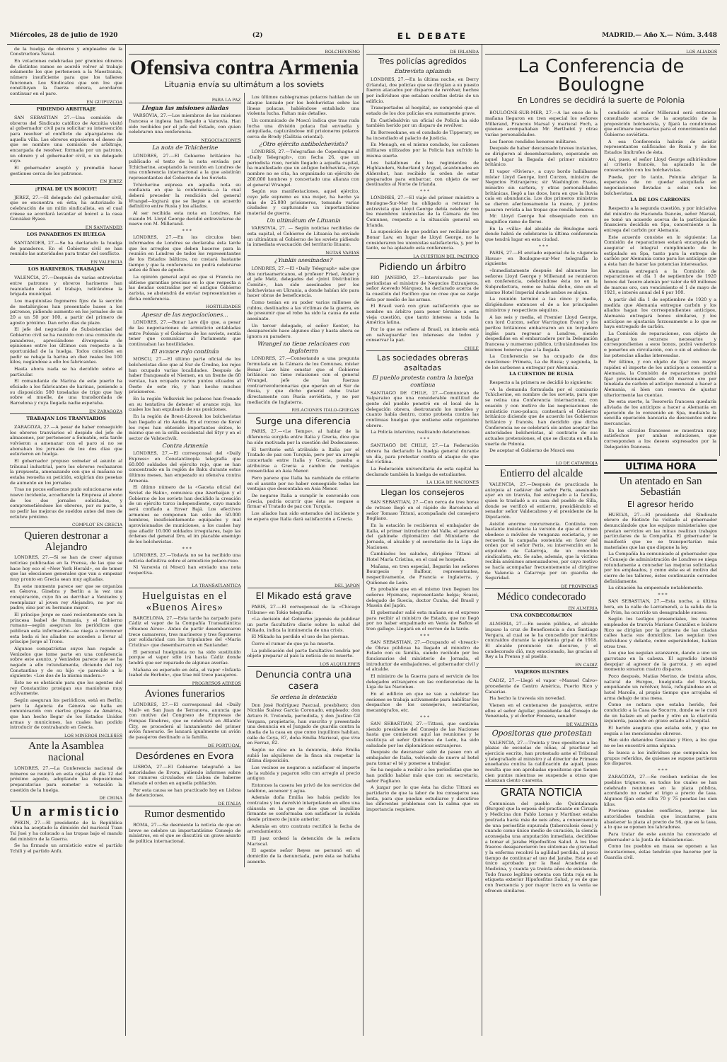Miércoles, 28 de julio de 1920 (2) EL DEBATE MADRID.— Año X.— Núm. 3.448
de la huelga de obreros y empleados de la Constructora Naval.
En votaciones celebradas por gremios obreros de distintos ramos se acordó volver al trabajo solamente los que pertenecen a la Maestranza, número insuficiente para que los talleres funcionen. Los Sindicatos que son los que constituyen la fuerza obrera, acordaron continuar en el paro.
EN GUIPUZCOA
PIDIENDO ARBITRAJE
SAN SEBASTIAN 27.—Una comisión de obreros del Sindicato católico de Azcoitia visitó al gobernador civil para solicitar su intervención para resolver el conflicto de alpargateros de aquella villa. Los obreros expusieron el deseo de que se nombre una comisión de arbitraje, encargada de resolver, formada por un patrono, un obrero y el gobernador civil, o un delegado suyo.
El gobernador aceptó y prometió hacer gestiones cerca de los patronos.
EN JEREZ
¡FINAL DE UN BOICOT!
JEREZ, 27.—El delegado del gobernador civil, que se encuentra en ésta; ha autorizado la celebración de un mitin sindicalista, en el cual créese se acordará levantar el boicot a la casa González Byass.
EN SANTANDER
LOS PANADEROS EN HUELGA
SANTANDER, 27.—Se ha declarado la huelga de panaderos. En el Gobierno civil se han reunido las autoridades para tratar del conflicto.
EN VALENCIA
LOS HARINEROS, TRABAJAN
VALENCIA, 27.—Después de varias entrevistas entre patronos y obreros harineros han reanudado éstos el trabajo, retirándose la brigada municipal.
Los maquinistas fogoneros fijos de la sección de metalúrgicos han presentado bases a los patronos, pidiendo aumento en los jornales de un 20 a un 50 por 100, a partir del primero de agosto próximo. Dan ocho días de plazo.
El jefe del negociado de Subsistencias del Gobierno civil se ha reunido con una comisión de panaderos, apreciándose divergencia de opiniones entre los últimos con respecto a la oportunidad de la huelga. Todos coinciden en pedir se rebaje la harina en diez reales los 100 kilos, negándose a ello los fabricantes.
Hasta ahora nada se ha decidido sobre el particular.
El comandante de Marina de este puerto ha oficiado a los fabricantes de harinas, poniendo a su disposición 500 toneladas de trigo que hay sobre el muelle, de una transbordada de Barcelona y cuya llegada nadie esperaba.
EN ZARAGOZA
TRABAJAN LOS TRANVIARIOS
ZARAGOZA, 27.—A pesar de haber conseguido los obreros tranviarios el despido del jefe de almacenes, por pertenecer a Somatén, esta tarde volvieron a amenazar con el paro si no se abonaban los jornales de los dos días que estuvieron en huelga.
El gobernador propuso someter el asunto al tribunal industrial, pero los obreros rechazaron la propuesta, amenazando con que si mañana no estaba resuelta su petición, exigirían dos pesetas de aumento en los jornales.
Tras no pocos esfuerzos pudo solucionarse este nuevo incidente, accediendo la Empresa al abono de los dos jornales solicitados, y comprometiéndose los obreros, por su parte, a no pedir las mejoras de sueldos antes del mes de octubre próximo.
COMPLOT EN GRECIA
Quieren destronar a Alejandro
LONDRES, 27.—Si se han de creer algunas noticias publicadas en la Prensa, de las que se hace hoy eco el «New York Herald», es de temer que las elecciones generales que van a empezar muy pronto en Grecia sean muy agitadas.
En este momento parece ser que se organiza en Génova, Ginebra y Berlín a la vez una conspiración, cuyo fin es derribar a Venizelos y reemplazar al joven rey Alejandro, no por su padre; sino por su hermano mayor.
El príncipe Jorge se casó recientemente con la princesa Isabel de Rumanía, y el Gobierno rumano—según aseguran los periódicos que publican esta información—se niega a reconocer esta boda si los aliados no acceden a llevar al príncipe Jorge al Trono.
Algunos compatriotas suyos han rogado a Venizelos que tome parte en una conferencia sobre este asunto, y Venizelos parece que se ha negado a ello rotundamente, diciendo del rey Constantino y de su hijo «jo parecido a lo siguiente: «Los dos de la misma madera.»
Esto no es obstáculo para que los agentes del rey Constantino prosigan sus maniobras muy activamente.
Según aseguran los periódicos, está en Berlín; pero la Agencia de Génova se halla en comunicación con ciertos griegos de América, que han hecho llegar de los Estados Unidos armas y municiones, las cuales han podido introducir de contrabando en Grecia.
LOS MINEROS INGLESES
Ante la Asamblea nacional
LONDRES, 27.—La Conferencia nacional de mineros se reunirá en esta capital el día 12 del próximo agosto, adoptando las disposiciones preparatorias para someter a votación la cuestión de la huelga.
DE CHINA
Un armisticio
PEKIN, 27.—El presidente de la República china ha aceptado la dimisión del mariscal Tuan Tsi Juei y ha colocado a las tropas bajo el mando del ministro de la Guerra.
Se ha firmado un armisticio entre el partido Tchili y el partido Anfu.
BOLCHEVISMO
Ofensiva contra Armenia
Lituania envía su ultimátum a los soviets
PARA LA PAZ
Llegan las misiones aliadas
VARSOVIA, 27.—Los miembros de las misiones francesa e inglesa han llegado a Varsovia. Han sido recibidos por el jefe del Estado, con quien celebraron una conferencia.
NEGOCIACIONES
La nota de Tchicherine
LONDRES, 27.—El Gobierno británico ha publicado el texto de la nota enviada por Tchicherine, aceptando la reunión en Londres de una conferencia internacional a la que asistirán representantes del Gobierno de los Soviets.
Tchicherine expresa en aquella nota su confianza en que la conferencia—a la cual deberá preceder la rendición del general Wrangel—logrará que se llegue a un acuerdo definitivo entre Rusia y los aliados.
Al ser recibida esta nota en Londres, fué cuando M. Lloyd George decidió entrevistarse de nuevo con M. Millerand.
* * *
LONDRES, 27.—En los círculos bien informados de Londres se declaraba ésta tarde que los arreglos que deben hacerse para la reunión en Londres de todos los representantes de los Estados bálticos, no costará bastante tiempo y que la conferencia no podrá celebrarse antes de fines de agosto.
La opinión general aquí es que si Francia no obtiene garantías precisas en lo que respecta a las deudas contraídas por el antiguo Gobierno zarista, se abstendrá de enviar representantes a dicha conferencia.
HOSTILIDADES
Apesar de las negociaciones...
LONDRES, 27.—Bonar Law dijo que, a pesar de las negociaciones de armisticio entabladas entre Polonia y el Gobierno de los soviets, sentía tener que comunicar al Parlamento que continuaban las hostilidades.
El avance rojo continúa
MOSCU, 27.—El último parte oficial de los bolchevistas dice que al Sur de Grodno, los rojos han ocupado varias localidades. Después de haber franqueado el Niemen, en un frente de 60 verstas, han ocupado varios puntos situados al Oeste de este río, y han hecho muchos prisioneros.
En la región Volkovisk los polacos han frenado en su tentativa de detener el avance rojo, los cuales los han expulsado de sus posiciones.
En la región de Brest-Litowsk los bolchevistas han llegado al río Asolda. En el rocoso de Kovel los rojos han obtenido importantes éxitos, lo mismo que en la orilla occidental del Styr y en el sector de Volstechvik.
Contra Armenia
LONDRES, 27.—El corresponsal del «Daily Express» en Constantinopla telegrafía que 60.000 soldados del ejército rojo, que se han concentrado en la región de Baku durante estos últimos meses, han empezado su ofensiva contra Armenia.
El último número de la «Gaceta oficial del Soviet de Baku», comunica que Azerbaijan y el Gobierno de los soviets han decidido la creación de un ejército turco independiente, cuyo mando será confiado a Enver Bajá. Los efectivos armenios se componen tan sólo de 50.000 hombres, insuficientemente equipados y mal aprovisionados de municiones, a los cuales hay que añadir 10.000 soldados irregulares, bajo las órdenes del general Dro, el im placable enemigo de los bolchevistas.
* * *
LONDRES, 27.—Todavía no se ha recibido una noticia definitiva sobre el armisticio polaco-ruso.
Ni Varsovia ni Moscú han enviado una nota respectiva.
Los últimos cablegramas polacos hablan de un ataque lanzado por los bolchevistas sobre las líneas polacas, habiéndose entablado una violenta lucha. Faltan más detalles.
Un comunicado de Moscú indica que tras ruda lucha una división polaca fué envuelta y aniquilada, capturándose mil prisioneros polacos cerca de Brody (Galitzia oriental).
¿Otro ejército antibolchevista?
LONDRES, 27.—Telegrafían de Copenhague al «Daily Telegraph», con fecha 26, que un periodista ruso, recién llegado a aquella capital, ha manifestado que un antiguo bolchevista, cuyo nombre no se cita, ha organizado un ejército de 200.000 hombres y concertado una alianza con el general Wrangel.
Según sus manifestaciones, aquel ejército, cuyo jefe supremo es una mujer, ha hecho ya más de 25.000 prisioneros, tomando varias ciudades y capturando un importantísimo material de guerra.
Un ultimátum de Lituania
VARSOVIA, 27. — Según noticias recibidas de esta capital, el Gobierno de Lituania ha enviado un ultimátum al Gobierno de los soviets pidiendo la inmediata evacuación del territorio lituano.
NOTAS VARIAS
¿Yankis asesinados?
LONDRES, 27.—El «Daily Telegraph» sabe que dos norteamericanos, el profesor Fried, Ander y el jefe Metz, delegados del «Joint Distribution Comité», han sido asesinados por los bolchevistas en Ukrania, a donde habían ido para hacer obras de beneficencia.
Como tenían en su poder varios millones de rublos, destinados a las víctimas de la guerra, es de presumir que el robo ha sido la causa de este asesinato.
Un tercer delegado, el señor Kentov, ha desaparecido hace algunos días y hasta ahora se ignora su paradero.
Wrangel no tiene relaciones con Inglaterra
LONDRES, 27.—Contestando a una pregunta formulada en la Cámara de los Comunes, míster Bonar Law hizo constar que el Gobierno británico no tiene relaciones con el general Wrangel, jefe de las fuerzas contrarrevolucionarias que operan en el Sur de Rusia, y que dicho general debe tratar directamente con Rusia soviétista, y no por mediación de Inglaterra.
RELACIONES ITALO-GRIEGAS
Surge una diferencia
PARIS, 27.—«Le Temps», al hablar de la diferencia surgida entre Italia y Grecia, dice que ha sido motivada por la cuestión del Dodecaneso.
El territorio está atribuido a Italia por el Tratado de paz con Turquía, pero por un arreglo concertado entre Italia y Grecia, pasaba a atribuirse a Grecia a cambio de ventajas consentidas en Asia Menor.
Pero parece que Italia ha cambiado de criterio en el asunto por no haber conseguido todas las ventajas que descontaba en Asia Menor.
De negarse Italia a cumplir lo convenido con Grecia, podría ocurrir que ésta se negase a firmar el Tratado de paz con Turquía.
Los aliados han sido enterados del incidente y se espera que Italia dará satisfacción a Grecia.
LA TRANSATLANTICA
Huelguistas en el «Buenos Aires»
BARCELONA, 27.—Esta tarde ha zarpado para Cádiz el vapor de la Compañía Transatlántica «Buenos Aires». Antes de partir desembarcaron trece camareros, tres marineros y tres fogoneros por solidaridad con los tripulantes del «María Cristina» que desembarcaron en Santander.
El personal huelguista no ha sido sustituído porque el vapor sólo irá hasta Cádiz donde tendrá que ser reparado de algunas averías.
Mañana es esperado en ésta, el vapor «Infanta Isabel de Borbón», que trae mil trece pasajeros.
PROGRESOS AEREOS
Aviones funerarios
LONDRES, 27.—El corresponsal del «Daily Mail» en San Juan de Terranova, anuncia que con motivo del Congreso de Empresas de Pompas fúnebres, que se celebrará en Atlantic City, se procederá al lanzamiento del primer avión funerario. Se lanzará igualmente un avión de pasajeros destinado a la familia.
DE PORTUGAL
Desórdenes en Evora
LISBOA, 27.—El Gobierno telegrafió a las autoridades de Evora, pidiendo informes sobre los rumores circulados en Lisboa de haberse alterado el orden en aquella población.
Por esta causa se han practicado hoy en Lisboa de detenciones.
DE ITALIA
Rumor desmentido
ROMA, 27.—Se desmiente la noticia de que en breve se celebre un importantísimo Consejo de ministros, en el que se discutirá un grave asunto de política internacional.
DEL JAPON
El Mikado está grave
PARIS, 27.—El corresponsal de la «Chicago Tribune» en Tokio telegrafía:
«La decisión del Gobierno japonés de publicar un parte facultativo diario sobre la salud del Mikado, indica la inminencia de una crisis.
El Mikado ha perdido el uso de las piernas.
Corre el rumor de que ya ha muerto.
La publicación del parte facultativo tendría por objeto preparar al país la noticia de su muerte.
LOS ALQUILERES
Denuncia contra una casera
Se ordena la detención
Don José Rodríguez Pascual, presbítero; don Nicolás Suárez García Coronado, empleado; don Arturo R. Trotonda, periodista, y don Justino Gil Vergara, propietario, han suscrito y presentado una denuncia en el Juzgado de guardia contra la dueña de la casa en que como inquilinos habitan, calle de Goya, 87, doña Emilia Mariscal, que vive en Ferraz, 82.
Según se dice en la denuncia, doña Emilia subió los alquileres de la finca sin respetar la última disposición.
Los vecinos se negaron a satisfacer el importe de la subida y pagaron sólo con arreglo al precio antiguo.
Entonces la casera les privó de los servicios del teléfono, ascensor y agua.
Además doña Emilia les había pedido los contratos y los devolvió interpolando en ellos una cláusula en la que se dice que el inquilino firmante se conformaba con satisfacer la subida desde primero de junio anterior.
Además en otro contrato rectificó la fecha de arrendamiento.
El juez ordenó la detención de la señora Mariscal.
El agente señor Reyes se personó en el domicilio de la denunciada, pero ésta se hallaba ausente.
DE IRLANDA
Tres policías agredidos
Entrevista aplazada
LONDRES, 27.—En la última noche, en Derry (Irlanda), dos policías que se dirigían a su puesto fueron atacados por disparos de revólver, hechos por individuos que estaban ocultos detrás de un edificio.
Transportados al hospital, se comprobó que el estado de los dos policías era sumamente grave.
En Castlebaldvin un oficial de Policía ha sido también herido por un disparo de revólver.
En Borresokane, en el condado de Tipperary, se ha incendiado el palacio de Justicia.
En Menagh, en el mismo condado, los cañones militares utilizados por la Policía han sufrido la misma suerte.
Los batallones de los regimientos de Highlanders, Suberland y Argyel, acantonados en Aldershot, han recibido la orden de estar preparados para embarcar, con objeto de ser destinados al Norte de Irlanda.
* * *
LONDRES, 27.—El viaje del primer ministro a Boulogne-Sur-Mer ha obligado a retrasar la entrevista que Lloyd George debía celebrar con los miembros unionistas de la Cámara de los Comunes, respecto a la situación general en Irlanda.
La suposición de que podrían ser recibidos por Bonar Law, en lugar de Lloyd George, no la consideraron los unionistas satisfactoria, y, por lo tanto, se ha aplazado esta conferencia.
LA CUESTION DEL PACIFICO
Pidiendo un árbitro
RIO JANEIRO, 27.—Interviuvado por los periodistas el ministro de Negocios Extranjeros, señor Acevedo Márquez, ha declarado acerca de la cuestión del Pacífico que no cree que se zanje ésta por medio de las armas.
El Brasil verá con gran satisfacción que se nombre un árbitro para poner término a esta vieja cuestión, que tanto interesa a toda la América latina.
Por lo que se refiere al Brasil, su interés está en salvaguardar los intereses de todos y conservar la paz.
CHILE
Las sociedades obreras asaltadas
El pueblo protesta contra la huelga continua
SANTIAGO DE CHILE, 27.—Comunican de Valparaíso que una considerable multitud de gente del pueblo penetró en el local de la delegación obrera, destrozando los muebles y cuanto había dentro, como protesta contra las continuas huelgas que sostiene este organismo obrero.
La Policía intervino, realizando detenciones.
* * *
SANTIAGO DE CHILE, 27.—La Federación obrera ha declarado la huelga general durante un día, para protestar contra el ataque de que fué víctima.
La Federación universitaria de esta capital ha declarado también la huelga de estudiantes.
LA LIGA DE NACIONES
Llegan los consejeros
SAN SEBASTIAN, 27.—Con cerca de tres horas de retraso llegó en el rápido de Barcelona el señor Tomaso Tittoni, acompañado del consejero Bogliano.
En la estación le recibieron el embajador de Italia, el primer introductor del Valle, el personal del gabinete diplomático del Ministerio de Jornada, el alcalde y el secretario de la Liga de Naciones.
Cambiados los saludos, dirigióse Tittoni al Hotel María Cristina, en el cual se hospeda.
Mañana, en tren especial, llegarán los señores Bourgeois y Balfour, representantes, respectivamente, de Francia e Inglaterra, y Quiñones de León.
Es probable que en el mismo tren lleguen los señores Hysmans, representante belga; Scassi, delegado de Suecia, doctor Cunha, del Brasil y Massin del Japón.
El gobernador salió esta mañana en el expreso para recibir al ministro de Estado, que no llegó por no haber empalmado en Venta de Baños el tren gallego. Llegará en el correo de la tarde.
* * *
SAN SEBASTIAN, 27.—Ocupando el «breack» de Obras públicas ha llegado el ministro de Estado con su familia, siendo recibido por los funcionarios del ministerio de Jornada, el introductor de embajadores, el gobernador civil y el alcalde.
El ministro de la Guerra para el servicio de los delegados extranjeros en las conferencias de la Liga de las Naciones.
En el edificio en que se van a celebrar las sesiones se trabaja activamente para habilitar los despachos de los consejeros, secretarios, mecanógrafos, etc.
* * *
SAN SEBASTIAN, 27.—Tittoni, que continúa siendo presidente del Consejo de las Naciones hasta que comiencen aquí las reuniones y le sustituya el señor Quiñones de León, ha sido saludado por los diplomáticos extranjeros.
Después de descansar salió de paseo con el embajador de Italia, volviendo de nuevo al hotel para tomar el té y ponerse a trabajar.
Se ha negado a recibir a los periodistas que no han podido hablar más que con su secretario, señor Pagliano.
A juzgar por lo que ésta ha dicho Tittoni es partidario de que la labor de los consejeros sea lenta, para que puedan estudiarse y discutirse los diferentes problemas con la calma que su importancia requiere.
LOS ALIADOS
La Conferencia de Boulogne
En Londres se decidirá la suerte de Polonia
BOULOGNE-SUR-MER, 27.—A las once de la mañana llegaron en tren especial los señores Millerand, Francois Marsal y mariscal Foch, a quienes acompañaban Mr. Berthelot y otras varias personalidades.
Los fueron rendidos honores militares.
Después de haber descansado breves instantes, se dirigieron al desembarcadero, esperando en aquel lugar la llegada del primer ministro británico.
El vapor «Riviera», a cuyo bordo hallábanse míster Lloyd George, lord Curzon, ministro de Negocios Extranjeros; sir Washington Evans, ministro sin cartera, y otras personalidades británicas, llegó a las doce, hora en que la lluvia caía en abundancia. Los dos primeros ministros se dieron afectuosamente la mano, y juntos pasaron revista a las tropas que rendía honores.
Mr. Lloyd George fué obsequiado con un magnífico ramo de flores.
En la «villa» del alcalde de Boulogne será donde habrá de celebrarse la última conferencia que tendrá lugar en esta ciudad.
* * *
PARIS, 27.—El enviado especial de la «Agencia Havas» en Boulogne-sur-Mer telegrafía lo siguiente:
«Inmediatamente después del almuerzo los señores Lloyd George y Millerand se reunieron en conferencia, celebrándose ésta no en la Subprefectura, como se había dicho, sino en el mismo Hotel Imperial donde ambos se alojan.
La reunión terminó a las cinco y media, dirigiéndose entonces el de a los principales ministros y respectivos séquitos.
A las seis y media, el Premier Lloyd George, con lord Curzon, señor Warrington Evand y los peritos británicos embarcaron en un torpedero inglés para regresar a Londres, siendo despedidos en el embarcadero por la Delegación francesa y numeroso público, tributándoseles los mismos honores que a la llegada.
La Conferencia se ha ocupado de dos cuestiones: Primera, La de Rusia; y segunda, la de los carbones a entregar por Alemania.
LA CUESTION DE RUSIA
Respecto a la primera se decidió lo siguiente:
«A la demanda formulada por el comisario Tchicherine, en nombre de los soviets, para que se reúna una Conferencia internacional, con ocasión y con motivo de las negociaciones de armisticio ruso-polaco, contestará el Gobierno británico diciendo que de acuerdo los Gobiernos británico y francés, han decidido que dicha Conferencia no se celebrará sin antes aceptar las autoridades bolchevistas, al contrario de sus actuales pretensiones, el que se discuta en ella la suerte de Polonia.
De aceptar el Gobierno de Moscú esa
condición el señor Millerand será entonces consultado acerca de la aceptación de la proposición bolchevista, y fijará la condiciones que estimare necesarias para el conocimiento del Gobierno soviétista.
A esa Conferencia habrán de asistir representantes calificados de Rusia y de los Estados limítrofes de ésta.
Así, pues, el señor Lloyd George adhiriéndose al criterio francés, ha aplazado la de conversación con los bolchevistas.
Puede, por lo tanto, Polonia abrigar la esperanza de no quedar aniquilada en negociaciones llevadas a solas con los bolchevistas.
LA DE LOS CARBONES
Respecto a la segunda cuestión, y por iniciativa del ministro de Hacienda francés, señor Marsal, se tomó un acuerdo acerca de la participación financiera decidida en Spa, concerniente a la entrega del carbón por Alemania.
Este acuerdo consiste en lo siguiente: La Comisión de reparaciones estará encargada de asegurar el integral cumplimiento de lo estipulado en Spa, tanto para la entrega de carbón por Alemania como para los anticipos que a ésta han de hacer las potencias interesadas.
Alemania entregará a la Comisión de reparaciones el día 1 de septiembre de 1920 bonos del Tesoro alemán por valor de 60 millones de marcos oro, con vencimiento el 1 de mayo de 1921, e interés anual del 6 por 100.
A partir del día 1 de septiembre de 1920 y a medida que Alemania entregue carbón y los aliados hagan los correspondientes anticipos, Alemania entregará bonos similares, y los anticipos se ajustarán forzosamente a lo que se haya entregado de carbón.
La Comisión de reparaciones, con objeto de allegar los recursos necesarios y correspondientes a esos bonos, podrá venderlos o ponerlos en circulación, con o sin el endoso de las potencias aliadas interesadas.
Por último, y con objeto de fijar con mayor rapidez el importe de los anticipos a consentir a Alemania, la Comisión de reparaciones podrá fijar provisionalmente en 40 marcos oro por tonelada de carbón el anticipo mensual a hacer a Alemania, si bien con reserva de ajustar ulteriormente las cuentas.
De esta suerte, la Tesorería francesa quedaría aliviada de los anticipos a hacer a Alemania en ejecución de lo convenido en Spa, mediante la sencilla operación bancaria de descuentos sobre mercancías.
En los círculos franceses se muestran muy satisfechos por ambas soluciones, que corresponden a los deseos expresados por la Delegación francesa.
LO DE CATARROJA
Entierro del alcalde
VALENCIA, 27.—Después de practicada la autopsia al cadáver del señor Peris, asesinado ayer en un tranvía, fué entregado a la familia, quien lo trasladó a su casa del pueblo de Silla, donde se verificó el entierro, presidiéndolo el senador señor Valdecabres y el presidente de la Diputación.
Asistió enorme concurrencia. Continúa con bastante insistencia la versión de que el crimen obedece a móviles de venganza societaria, y se recuerda la campaña sostenida en favor del orden por el señor Peris, su intervención en la expulsión de Catarroja, de un conocido sindicalista, etc. Se sabe, además, que la víctima recibía anónimos amenazadores, por cuyo motivo se hacía acompañar frecuentemente al dirigirse de Valencia a Catarroja por un guardia de Seguridad.
DE PROVINCIAS
Médico condecorado
EN ALMERIA
UNA CONDECORACION
ALMERIA, 27.—En sesión pública, el alcalde impuso la cruz de Beneficencia a don Santiago Vergara, al cual se le ha concedido por méritos contraídos durante la epidemia gripal de 1918. El alcalde pronunció un discurso, y el condecorado dió, muy emocionado, las gracias al Rey a la Prensa y al pueblo.
EN CADIZ
VIAJEROS ILUSTRES
CADIZ, 27.—Llegó el vapor «Manuel Calvo» procedente de Centro América, Puerto Rico y Canarias.
Ha hecho la travesía sin novedad.
Vienen en el centenares de pasajeros, entre ellos el señor Aguilar, presidente del Consejo de Venezuela, y el doctor Fonseca, senador.
DE VALENCIA
Opositoras que protestan
VALENCIA, 27.—Treinta y tres opositoras a las plazas de escuelas de niñas, al practicar el ejercicio escrito, han protestado ante el Tribunal y telegrafiado al ministro y al director de Primera enseñanza contra la calificación de aquél, pues resulta que son aprobadas opositoras que tienen cien puntos mientras se suspende a otras que alcanzan ciento cuarenta.
GRATA NOTICIA
Comunican del pueblo de Quintalanara (Burgos) que la esposa del practicante en Cirugía y Medicina don Pablo Lomas y Martínez estaba postrada hacía más de seis años, a consecuencia de una periostitis supurada (tuberculosis ósea) y cuando como único medio de curación, la ciencia aconsejaba una amputación inmediata, decidióse a tomar el Jarabe Hipofosfitos Salud. A los tres frascos desaparecieron los síntomas de gravedad y la enferma recobró la agilidad perdida, al poco tiempo de continuar el uso del Jarabe. Este es el único aprobado por la Real Academia de Medicina, y cuenta ya treinta años de existencia. Todo frasco legítimo ostenta con tinta roja en la etiqueta exterior Hipofosfitos Salud, y es de que con frecuencia y por mayor lucro en la venta se ofrecen similares.
ULTIMA HORA
Un atentado en San Sebastián
El agresor herido
HUELVA, 27.—El presidente del Sindicato obrero de Riotinto ha visitado al gobernador denunciándole que los equipos ministeriales que prestan servicios en las minas realizan trabajos particulares de la Compañía. El gobernador le manifestó que no se transportarían más materiales que las que dispone la ley.
La Compañía ha comunicado al gobernador que el Consejo de administración de Londres se niega rotundamente a conceder las mejoras solicitadas por los empleados, y como éste es el motivo del cierre de los talleres, éstos continuarán cerrados definidamente.
La situación ha empeorado notablemente.
* * *
SAN SEBASTIAN, 27.—Esta noche, a última hora, en la calle de Larramendi, a la salida de la de Prim, ha ocurrido un desagradable suceso.
Según los testigos presenciales, los nuevos empleados de tranvía Mariano González e Isidoro Rico se dirigían por la primera de las citadas calles hacia sus domicilios. Les seguían tres individuos y delante, como esperándoles, habían otros tres.
Los que les seguían avanzaron, dando a uno un garrotazo en la cabeza. El agredido intentó despojar al agresor de la garrota, y en aquel momento sonaron cuatro disparos.
Poco después, Matías Merino, de treinta años, natural de Burgos, huelguista del tranvía, empuñando un revólver, huía, refugiándose en el hotel Maroño, al propio tiempo que arrojaba el arma debajo de una mesa.
Como se notara que estaba herido, fué conducido a la Casa de Socorro, donde se le curó de un balazo en el pecho y otro en la clavícula izquierda, pasando en grave estado al hospital.
El herido asegura que estaba solo, y que no seguía a los mencionados obreros.
Han sido detenidos González y Rico, a los que no se les encontró arma alguna.
Se busca a los individuos que componían los grupos referidos, de quienes se supone partieron los disparos.
* * *
ZARAGOZA, 27.—Se reciben noticias de los pueblos trigueros, en todos los cuales se han celebrado reuniones en la plaza pública, acordando no ceder el trigo a precio de tasa. Algunos fijan este cifra 70 y 75 pesetas los cien kilos.
Prevénse grandes conflictos, porque las autoridades tendrán que incautarse, para abastecer la plaza al precio de 56, que es la tasa, a lo que se oponen los labradores.
Para tratar de este asunto ha convocado el gobernador a la Junta de Subsistencias.
Como los pueblos en masa se oponen a las incautaciones, éstas tendrán que hacerse por la Guardia civil.